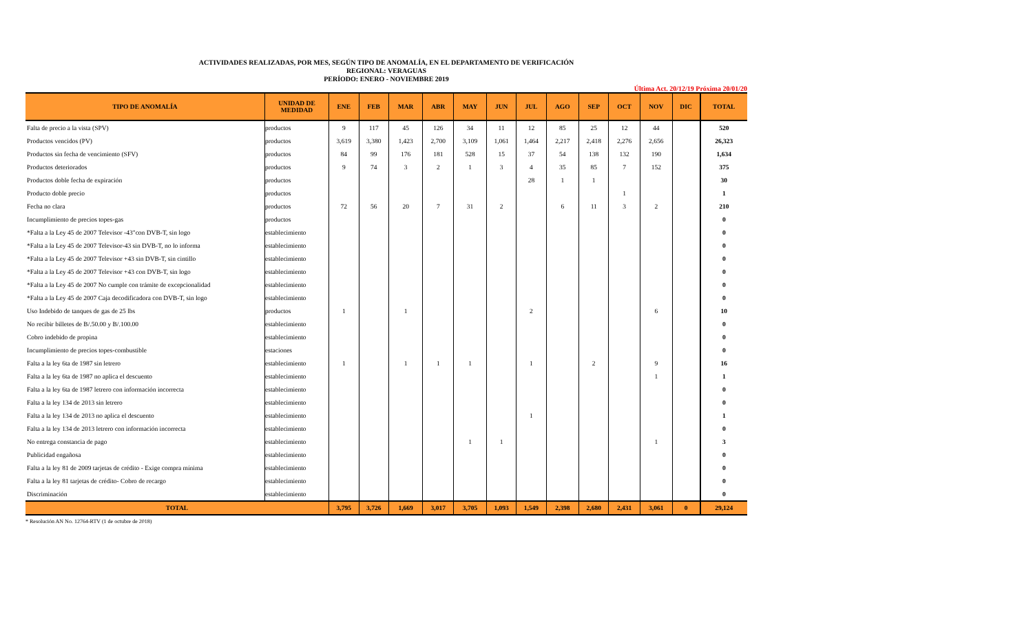ACTIVIDADES REALIZADAS, POR MES, SEGÚN TIPO DE ANOMALÍA, EN EL DEPARTAMENTO DE VERIFICACIÓN
REGIONAL: VERAGUAS
PERÍODO: ENERO - NOVIEMBRE 2019
Última Act. 20/12/19 Próxima 20/01/20
| TIPO DE ANOMALÍA | UNIDAD DE MEDIDAD | ENE | FEB | MAR | ABR | MAY | JUN | JUL | AGO | SEP | OCT | NOV | DIC | TOTAL |
| --- | --- | --- | --- | --- | --- | --- | --- | --- | --- | --- | --- | --- | --- | --- |
| Falta de precio a la vista (SPV) | productos | 9 | 117 | 45 | 126 | 34 | 11 | 12 | 85 | 25 | 12 | 44 | | 520 |
| Productos vencidos (PV) | productos | 3,619 | 3,380 | 1,423 | 2,700 | 3,109 | 1,061 | 1,464 | 2,217 | 2,418 | 2,276 | 2,656 | | 26,323 |
| Productos sin fecha de vencimiento (SFV) | productos | 84 | 99 | 176 | 181 | 528 | 15 | 37 | 54 | 138 | 132 | 190 | | 1,634 |
| Productos deteriorados | productos | 9 | 74 | 3 | 2 | 1 | 3 | 4 | 35 | 85 | 7 | 152 | | 375 |
| Productos doble fecha de expiración | productos | | | | | | | 28 | 1 | 1 | | | | 30 |
| Producto doble precio | productos | | | | | | | | | | 1 | | | 1 |
| Fecha no clara | productos | 72 | 56 | 20 | 7 | 31 | 2 | | 6 | 11 | 3 | 2 | | 210 |
| Incumplimiento de precios topes-gas | productos | | | | | | | | | | | | | 0 |
| *Falta a la Ley 45 de 2007 Televisor -43"con DVB-T, sin logo | establecimiento | | | | | | | | | | | | | 0 |
| *Falta a la Ley 45 de 2007 Televisor-43 sin DVB-T, no lo informa | establecimiento | | | | | | | | | | | | | 0 |
| *Falta a la Ley 45 de 2007 Televisor +43 sin DVB-T, sin cintillo | establecimiento | | | | | | | | | | | | | 0 |
| *Falta a la Ley 45 de 2007 Televisor +43 con DVB-T, sin logo | establecimiento | | | | | | | | | | | | | 0 |
| *Falta a la Ley 45 de 2007 No cumple con trámite de excepcionalidad | establecimiento | | | | | | | | | | | | | 0 |
| *Falta a la Ley 45 de 2007 Caja decodificadora con DVB-T, sin logo | establecimiento | | | | | | | | | | | | | 0 |
| Uso Indebido de tanques de gas de 25 lbs | productos | 1 | | 1 | | | | 2 | | | | 6 | | 10 |
| No recibir billetes de B/.50.00 y B/.100.00 | establecimiento | | | | | | | | | | | | | 0 |
| Cobro indebido de propina | establecimiento | | | | | | | | | | | | | 0 |
| Incumplimiento de precios topes-combustible | estaciones | | | | | | | | | | | | | 0 |
| Falta a la ley 6ta de 1987 sin letrero | establecimiento | 1 | | 1 | 1 | 1 | | 1 | | 2 | | 9 | | 16 |
| Falta a la ley 6ta de 1987 no aplica el descuento | establecimiento | | | | | | | | | | | 1 | | 1 |
| Falta a la ley 6ta de 1987 letrero con información incorrecta | establecimiento | | | | | | | | | | | | | 0 |
| Falta a la ley 134 de 2013 sin letrero | establecimiento | | | | | | | | | | | | | 0 |
| Falta a la ley 134 de 2013 no aplica el descuento | establecimiento | | | | | | | 1 | | | | | | 1 |
| Falta a la ley 134 de 2013 letrero con información incorrecta | establecimiento | | | | | | | | | | | | | 0 |
| No entrega constancia de pago | establecimiento | | | | | 1 | 1 | | | | | 1 | | 3 |
| Publicidad engañosa | establecimiento | | | | | | | | | | | | | 0 |
| Falta a la ley 81 de 2009 tarjetas de crédito - Exige compra mínima | establecimiento | | | | | | | | | | | | | 0 |
| Falta a la ley 81 tarjetas de crédito- Cobro de recargo | establecimiento | | | | | | | | | | | | | 0 |
| Discriminación | establecimiento | | | | | | | | | | | | | 0 |
| TOTAL | | 3,795 | 3,726 | 1,669 | 3,017 | 3,705 | 1,093 | 1,549 | 2,398 | 2,680 | 2,431 | 3,061 | 0 | 29,124 |
* Resolución AN No. 12764-RTV (1 de octubre de 2018)